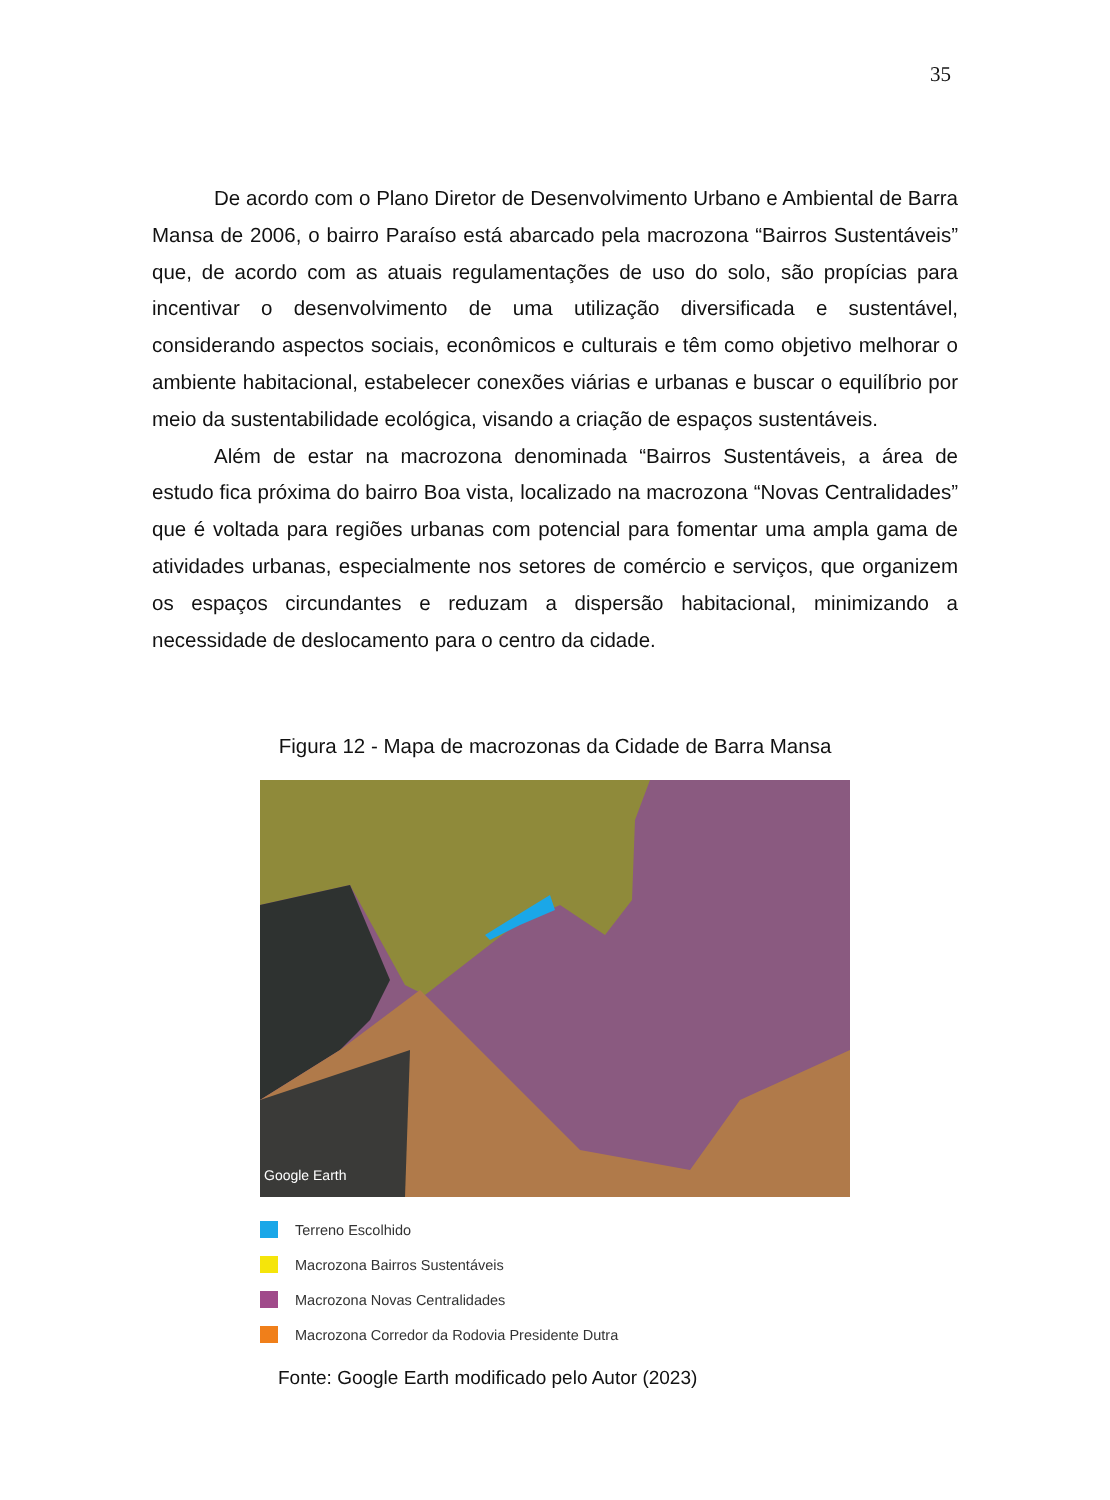35
De acordo com o Plano Diretor de Desenvolvimento Urbano e Ambiental de Barra Mansa de 2006, o bairro Paraíso está abarcado pela macrozona “Bairros Sustentáveis” que, de acordo com as atuais regulamentações de uso do solo, são propícias para incentivar o desenvolvimento de uma utilização diversificada e sustentável, considerando aspectos sociais, econômicos e culturais e têm como objetivo melhorar o ambiente habitacional, estabelecer conexões viárias e urbanas e buscar o equilíbrio por meio da sustentabilidade ecológica, visando a criação de espaços sustentáveis.
Além de estar na macrozona denominada “Bairros Sustentáveis, a área de estudo fica próxima do bairro Boa vista, localizado na macrozona “Novas Centralidades” que é voltada para regiões urbanas com potencial para fomentar uma ampla gama de atividades urbanas, especialmente nos setores de comércio e serviços, que organizem os espaços circundantes e reduzam a dispersão habitacional, minimizando a necessidade de deslocamento para o centro da cidade.
Figura 12 - Mapa de macrozonas da Cidade de Barra Mansa
Google Earth
Terreno Escolhido
Macrozona Bairros Sustentáveis
Macrozona Novas Centralidades
Macrozona Corredor da Rodovia Presidente Dutra
Fonte: Google Earth modificado pelo Autor (2023)